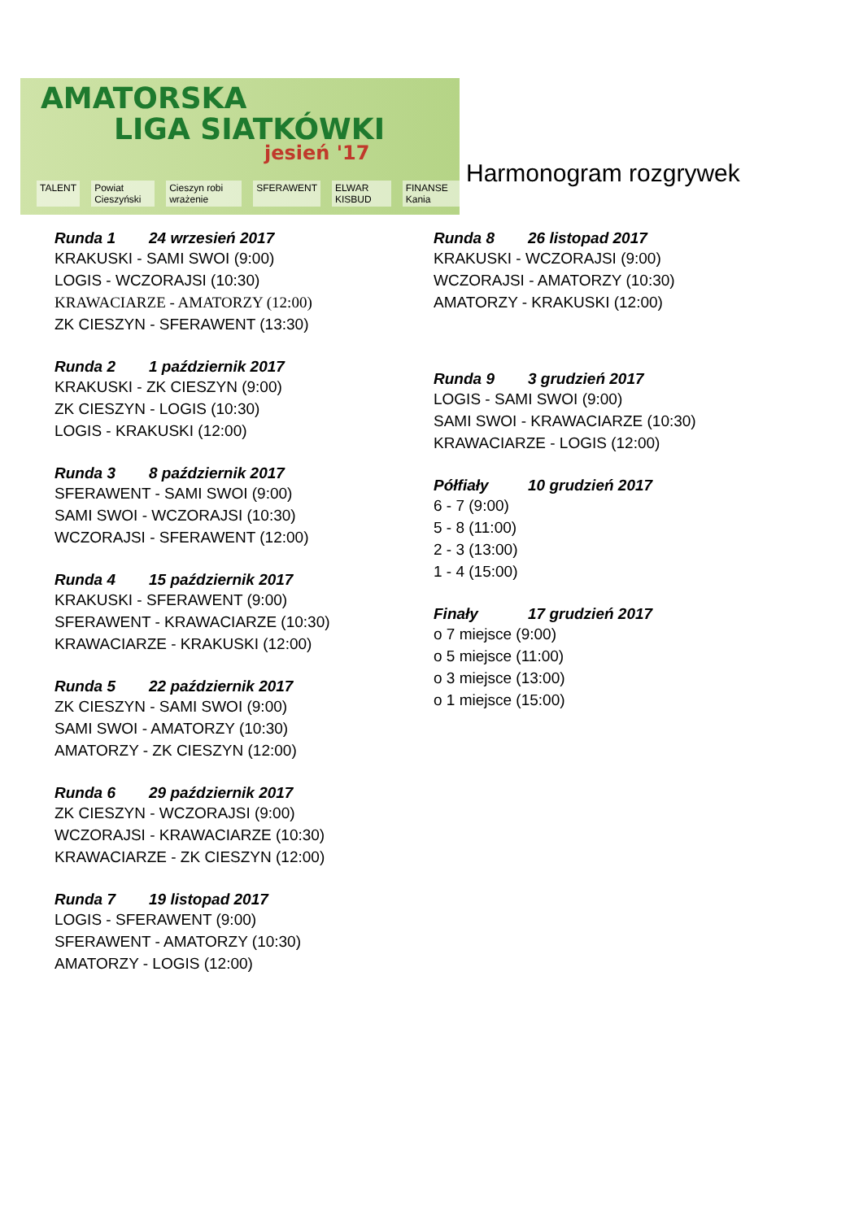AMATORSKA
LIGA SIATKÓWKI
jesień '17
TALENT Powiat Cieszyński Cieszyn robi wrażenie SFERAWENT ELWAR KISBUD FINANSE Kania
Harmonogram rozgrywek
Runda 1 24 wrzesień 2017
KRAKUSKI - SAMI SWOI (9:00)
LOGIS - WCZORAJSI (10:30)
KRAWACIARZE - AMATORZY (12:00)
ZK CIESZYN - SFERAWENT (13:30)
Runda 2 1 październik 2017
KRAKUSKI - ZK CIESZYN (9:00)
ZK CIESZYN - LOGIS (10:30)
LOGIS - KRAKUSKI (12:00)
Runda 3 8 październik 2017
SFERAWENT - SAMI SWOI (9:00)
SAMI SWOI - WCZORAJSI (10:30)
WCZORAJSI - SFERAWENT (12:00)
Runda 4 15 październik 2017
KRAKUSKI - SFERAWENT (9:00)
SFERAWENT - KRAWACIARZE (10:30)
KRAWACIARZE - KRAKUSKI (12:00)
Runda 5 22 październik 2017
ZK CIESZYN - SAMI SWOI (9:00)
SAMI SWOI - AMATORZY (10:30)
AMATORZY - ZK CIESZYN (12:00)
Runda 6 29 październik 2017
ZK CIESZYN - WCZORAJSI (9:00)
WCZORAJSI - KRAWACIARZE (10:30)
KRAWACIARZE - ZK CIESZYN (12:00)
Runda 7 19 listopad 2017
LOGIS - SFERAWENT (9:00)
SFERAWENT - AMATORZY (10:30)
AMATORZY - LOGIS (12:00)
Runda 8 26 listopad 2017
KRAKUSKI - WCZORAJSI (9:00)
WCZORAJSI - AMATORZY (10:30)
AMATORZY - KRAKUSKI (12:00)
Runda 9 3 grudzień 2017
LOGIS - SAMI SWOI (9:00)
SAMI SWOI - KRAWACIARZE (10:30)
KRAWACIARZE - LOGIS (12:00)
Półfiały 10 grudzień 2017
6 - 7 (9:00)
5 - 8 (11:00)
2 - 3 (13:00)
1 - 4 (15:00)
Finały 17 grudzień 2017
o 7 miejsce (9:00)
o 5 miejsce (11:00)
o 3 miejsce (13:00)
o 1 miejsce (15:00)